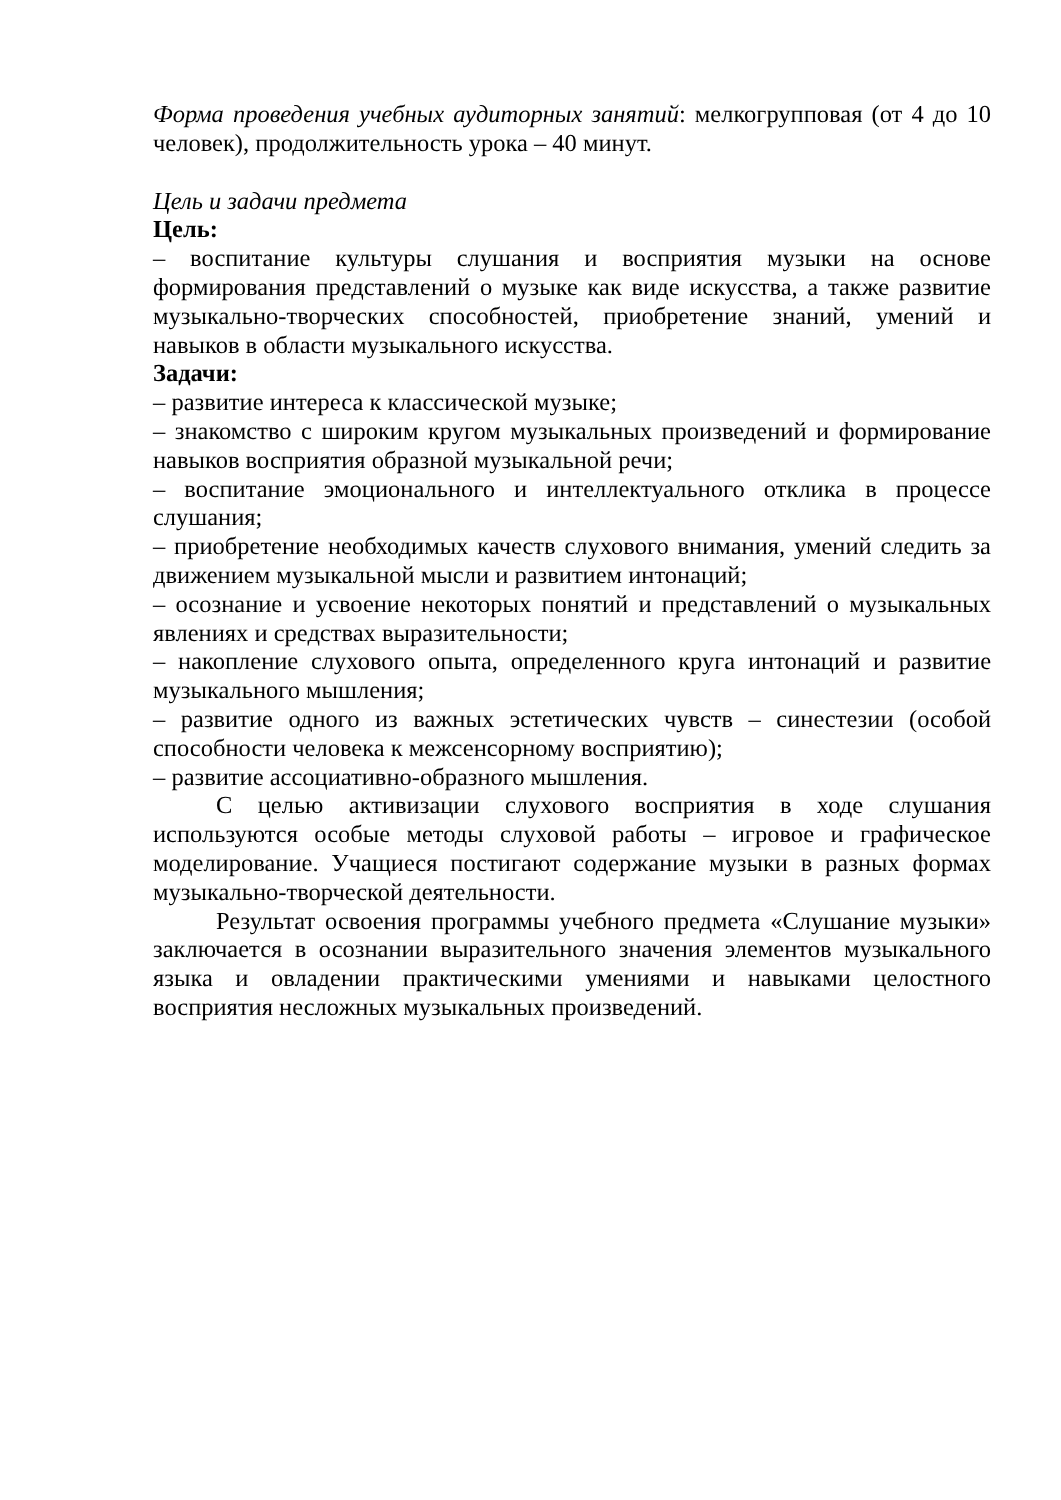Форма проведения учебных аудиторных занятий: мелкогрупповая (от 4 до 10 человек), продолжительность урока – 40 минут.
Цель и задачи предмета
Цель:
– воспитание культуры слушания и восприятия музыки на основе формирования представлений о музыке как виде искусства, а также развитие музыкально-творческих способностей, приобретение знаний, умений и навыков в области музыкального искусства.
Задачи:
– развитие интереса к классической музыке;
– знакомство с широким кругом музыкальных произведений и формирование навыков восприятия образной музыкальной речи;
– воспитание эмоционального и интеллектуального отклика в процессе слушания;
– приобретение необходимых качеств слухового внимания, умений следить за движением музыкальной мысли и развитием интонаций;
– осознание и усвоение некоторых понятий и представлений о музыкальных явлениях и средствах выразительности;
– накопление слухового опыта, определенного круга интонаций и развитие музыкального мышления;
– развитие одного из важных эстетических чувств – синестезии (особой способности человека к межсенсорному восприятию);
– развитие ассоциативно-образного мышления.
С целью активизации слухового восприятия в ходе слушания используются особые методы слуховой работы – игровое и графическое моделирование. Учащиеся постигают содержание музыки в разных формах музыкально-творческой деятельности.
Результат освоения программы учебного предмета «Слушание музыки» заключается в осознании выразительного значения элементов музыкального языка и овладении практическими умениями и навыками целостного восприятия несложных музыкальных произведений.